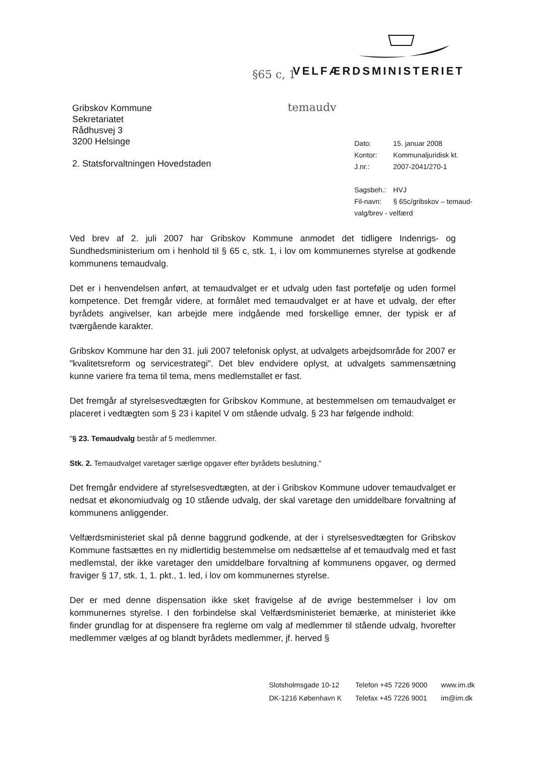§65 c, 1 VELFÆRDSMINISTERIET
temaudv
Gribskov Kommune
Sekretariatet
Rådhusvej 3
3200 Helsinge
2. Statsforvaltningen Hovedstaden
| Dato: | 15. januar 2008 |
| Kontor: | Kommunaljuridisk kt. |
| J.nr.: | 2007-2041/270-1 |
| Sagsbeh.: | HVJ |
| Fil-navn: | § 65c/gribskov – temaud- |
| valg/brev - velfærd | |
Ved brev af 2. juli 2007 har Gribskov Kommune anmodet det tidligere Indenrigs- og Sundhedsministerium om i henhold til § 65 c, stk. 1, i lov om kommunernes styrelse at godkende kommunens temaudvalg.
Det er i henvendelsen anført, at temaudvalget er et udvalg uden fast portefølje og uden formel kompetence. Det fremgår videre, at formålet med temaudvalget er at have et udvalg, der efter byrådets angivelser, kan arbejde mere indgående med forskellige emner, der typisk er af tværgående karakter.
Gribskov Kommune har den 31. juli 2007 telefonisk oplyst, at udvalgets arbejdsområde for 2007 er "kvalitetsreform og servicestrategi". Det blev endvidere oplyst, at udvalgets sammensætning kunne variere fra tema til tema, mens medlemstallet er fast.
Det fremgår af styrelsesvedtægten for Gribskov Kommune, at bestemmelsen om temaudvalget er placeret i vedtægten som § 23 i kapitel V om stående udvalg. § 23 har følgende indhold:
"§ 23. Temaudvalg består af 5 medlemmer.
Stk. 2. Temaudvalget varetager særlige opgaver efter byrådets beslutning."
Det fremgår endvidere af styrelsesvedtægten, at der i Gribskov Kommune udover temaudvalget er nedsat et økonomiudvalg og 10 stående udvalg, der skal varetage den umiddelbare forvaltning af kommunens anliggender.
Velfærdsministeriet skal på denne baggrund godkende, at der i styrelsesvedtægten for Gribskov Kommune fastsættes en ny midlertidig bestemmelse om nedsættelse af et temaudvalg med et fast medlemstal, der ikke varetager den umiddelbare forvaltning af kommunens opgaver, og dermed fraviger § 17, stk. 1, 1. pkt., 1. led, i lov om kommunernes styrelse.
Der er med denne dispensation ikke sket fravigelse af de øvrige bestemmelser i lov om kommunernes styrelse. I den forbindelse skal Velfærdsministeriet bemærke, at ministeriet ikke finder grundlag for at dispensere fra reglerne om valg af medlemmer til stående udvalg, hvorefter medlemmer vælges af og blandt byrådets medlemmer, jf. herved §
| Slotsholmsgade 10-12 | Telefon +45 7226 9000 | www.im.dk |
| DK-1216 København K | Telefax +45 7226 9001 | im@im.dk |